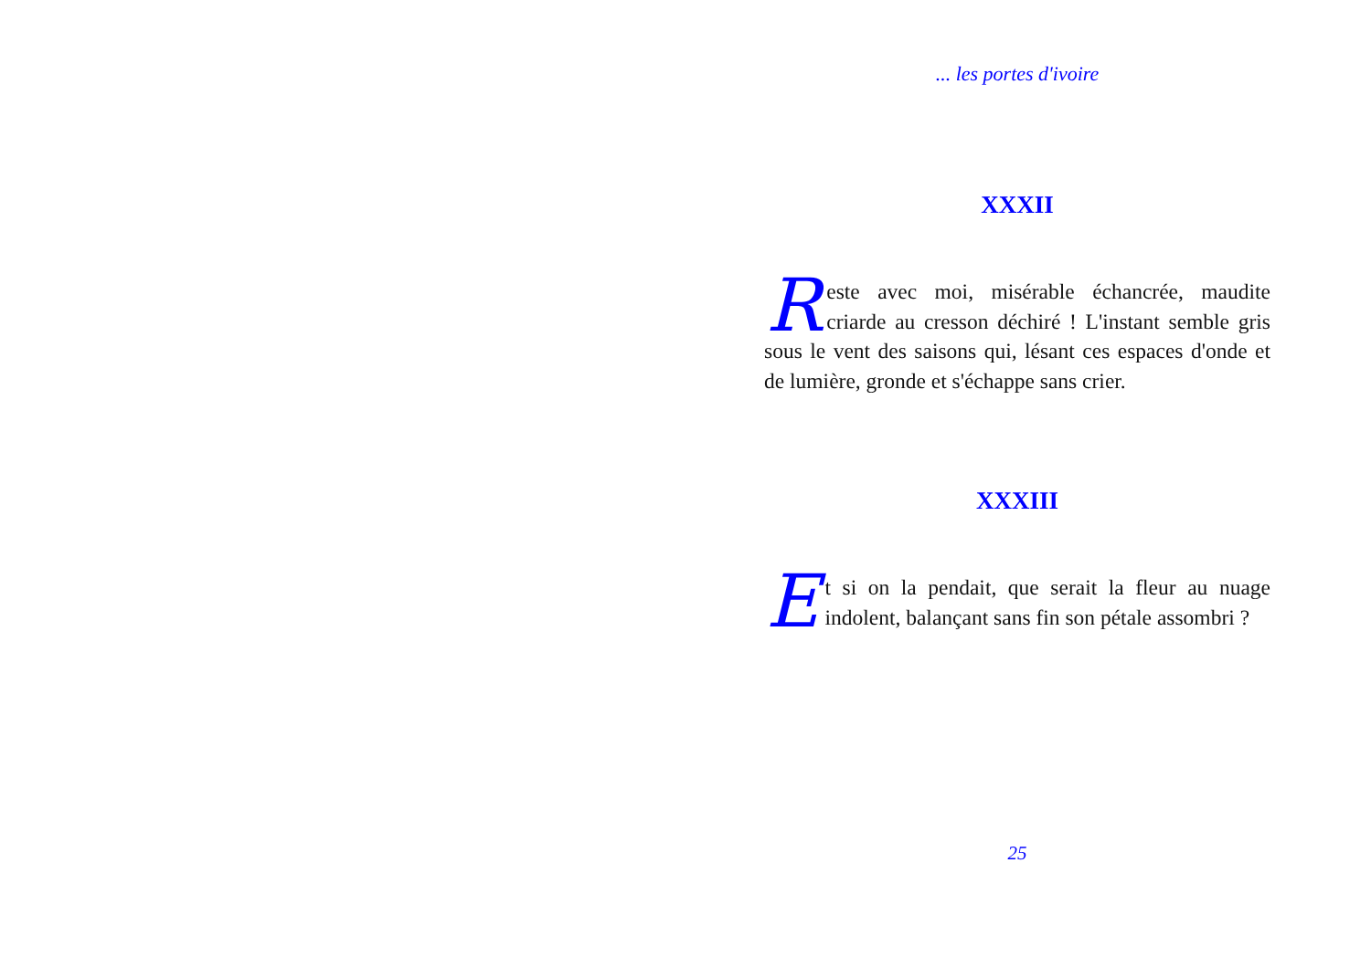... les portes d'ivoire
XXXII
Reste avec moi, misérable échancrée, maudite criarde au cresson déchiré ! L'instant semble gris sous le vent des saisons qui, lésant ces espaces d'onde et de lumière, gronde et s'échappe sans crier.
XXXIII
Et si on la pendait, que serait la fleur au nuage indolent, balançant sans fin son pétale assombri ?
25